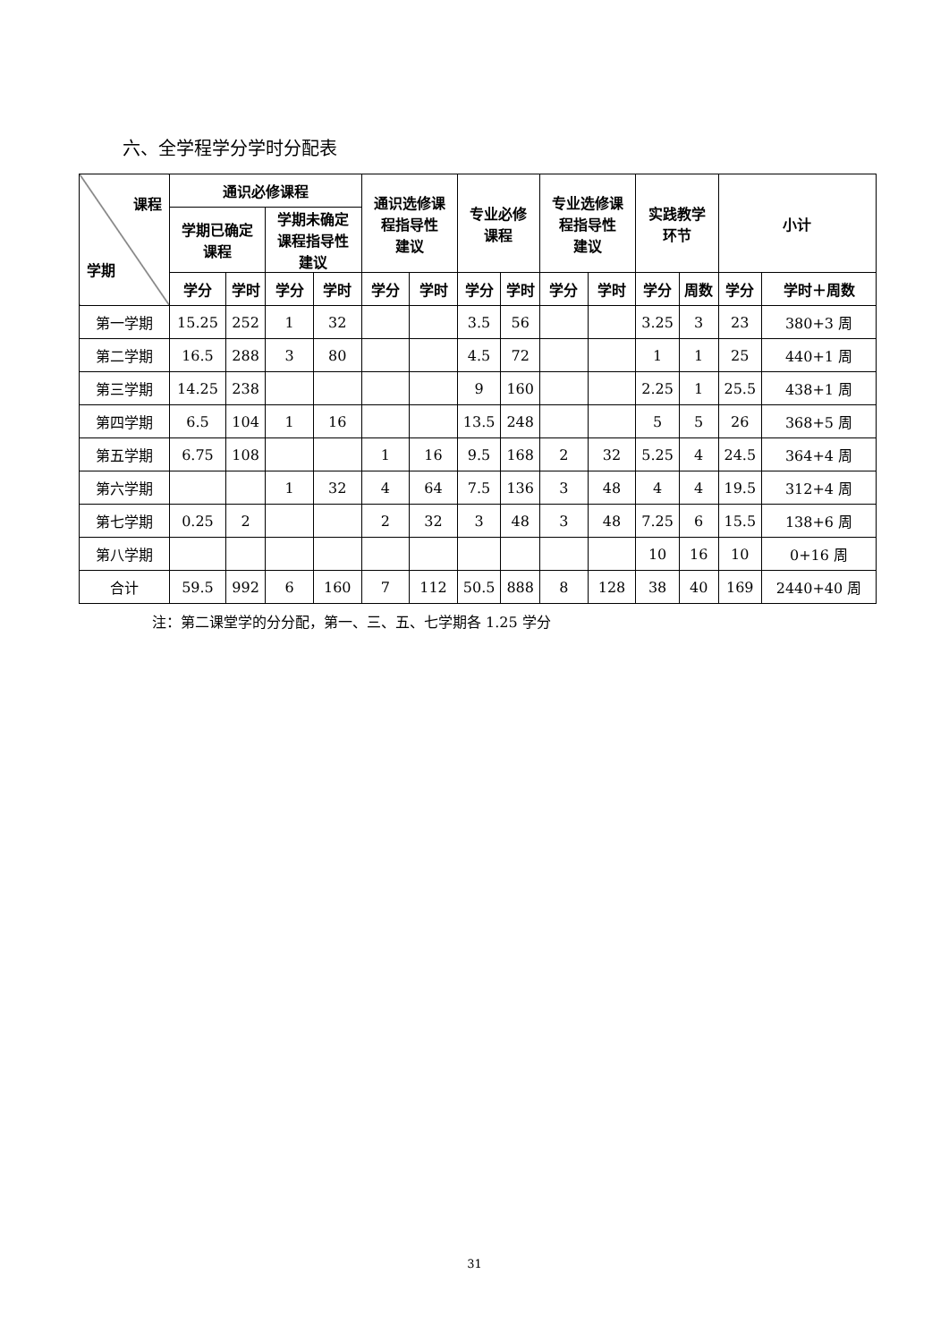六、全学程学分学时分配表
| 课程 学期 | 通识必修课程 | | | | 通识选修课 程指导性 建议 | | 专业必修 课程 | | 专业选修课 程指导性 建议 | | 实践教学 环节 | | 小计 | |
| --- | --- | --- | --- | --- | --- | --- | --- | --- | --- | --- | --- | --- | --- | --- |
| | 学期已确定 课程 | | 学期未确定 课程指导性 建议 | | | | | | | | | | | |
| | 学分 | 学时 | 学分 | 学时 | 学分 | 学时 | 学分 | 学时 | 学分 | 学时 | 学分 | 周数 | 学分 | 学时＋周数 |
| 第一学期 | 15.25 | 252 | 1 | 32 | | | 3.5 | 56 | | | 3.25 | 3 | 23 | 380+3 周 |
| 第二学期 | 16.5 | 288 | 3 | 80 | | | 4.5 | 72 | | | 1 | 1 | 25 | 440+1 周 |
| 第三学期 | 14.25 | 238 | | | | | 9 | 160 | | | 2.25 | 1 | 25.5 | 438+1 周 |
| 第四学期 | 6.5 | 104 | 1 | 16 | | | 13.5 | 248 | | | 5 | 5 | 26 | 368+5 周 |
| 第五学期 | 6.75 | 108 | | | 1 | 16 | 9.5 | 168 | 2 | 32 | 5.25 | 4 | 24.5 | 364+4 周 |
| 第六学期 | | | 1 | 32 | 4 | 64 | 7.5 | 136 | 3 | 48 | 4 | 4 | 19.5 | 312+4 周 |
| 第七学期 | 0.25 | 2 | | | 2 | 32 | 3 | 48 | 3 | 48 | 7.25 | 6 | 15.5 | 138+6 周 |
| 第八学期 | | | | | | | | | | | 10 | 16 | 10 | 0+16 周 |
| 合计 | 59.5 | 992 | 6 | 160 | 7 | 112 | 50.5 | 888 | 8 | 128 | 38 | 40 | 169 | 2440+40 周 |
注：第二课堂学的分分配，第一、三、五、七学期各 1.25 学分
31